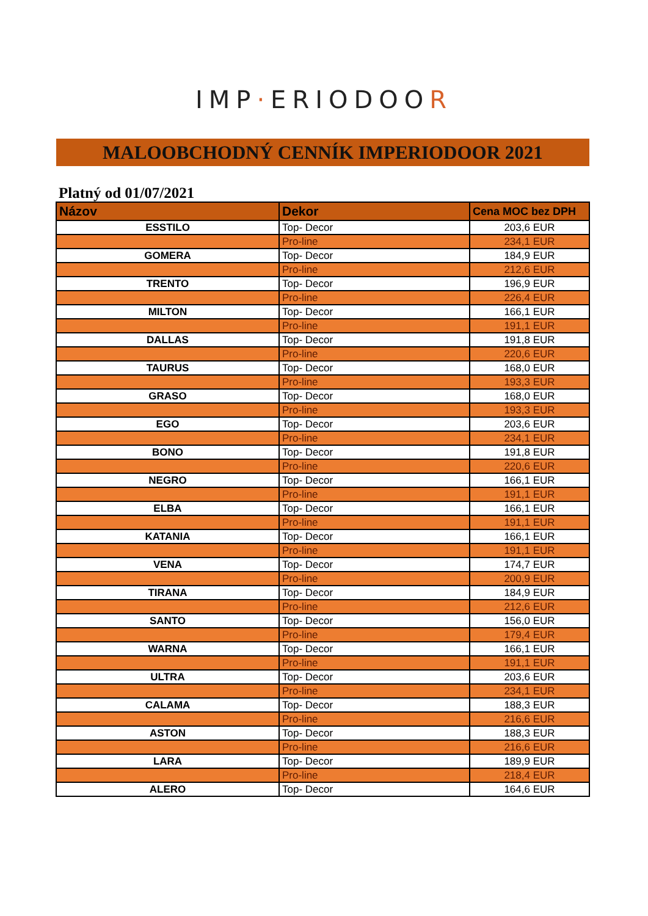IMP·ERIODOOR
MALOOBCHODNÝ CENNÍK IMPERIODOOR 2021
Platný od 01/07/2021
| Názov | Dekor | Cena MOC bez DPH |
| --- | --- | --- |
| ESSTILO | Top- Decor | 203,6 EUR |
| | Pro-line | 234,1 EUR |
| GOMERA | Top- Decor | 184,9 EUR |
| | Pro-line | 212,6 EUR |
| TRENTO | Top- Decor | 196,9 EUR |
| | Pro-line | 226,4 EUR |
| MILTON | Top- Decor | 166,1 EUR |
| | Pro-line | 191,1 EUR |
| DALLAS | Top- Decor | 191,8 EUR |
| | Pro-line | 220,6 EUR |
| TAURUS | Top- Decor | 168,0 EUR |
| | Pro-line | 193,3 EUR |
| GRASO | Top- Decor | 168,0 EUR |
| | Pro-line | 193,3 EUR |
| EGO | Top- Decor | 203,6 EUR |
| | Pro-line | 234,1 EUR |
| BONO | Top- Decor | 191,8 EUR |
| | Pro-line | 220,6 EUR |
| NEGRO | Top- Decor | 166,1 EUR |
| | Pro-line | 191,1 EUR |
| ELBA | Top- Decor | 166,1 EUR |
| | Pro-line | 191,1 EUR |
| KATANIA | Top- Decor | 166,1 EUR |
| | Pro-line | 191,1 EUR |
| VENA | Top- Decor | 174,7 EUR |
| | Pro-line | 200,9 EUR |
| TIRANA | Top- Decor | 184,9 EUR |
| | Pro-line | 212,6 EUR |
| SANTO | Top- Decor | 156,0 EUR |
| | Pro-line | 179,4 EUR |
| WARNA | Top- Decor | 166,1 EUR |
| | Pro-line | 191,1 EUR |
| ULTRA | Top- Decor | 203,6 EUR |
| | Pro-line | 234,1 EUR |
| CALAMA | Top- Decor | 188,3 EUR |
| | Pro-line | 216,6 EUR |
| ASTON | Top- Decor | 188,3 EUR |
| | Pro-line | 216,6 EUR |
| LARA | Top- Decor | 189,9 EUR |
| | Pro-line | 218,4 EUR |
| ALERO | Top- Decor | 164,6 EUR |